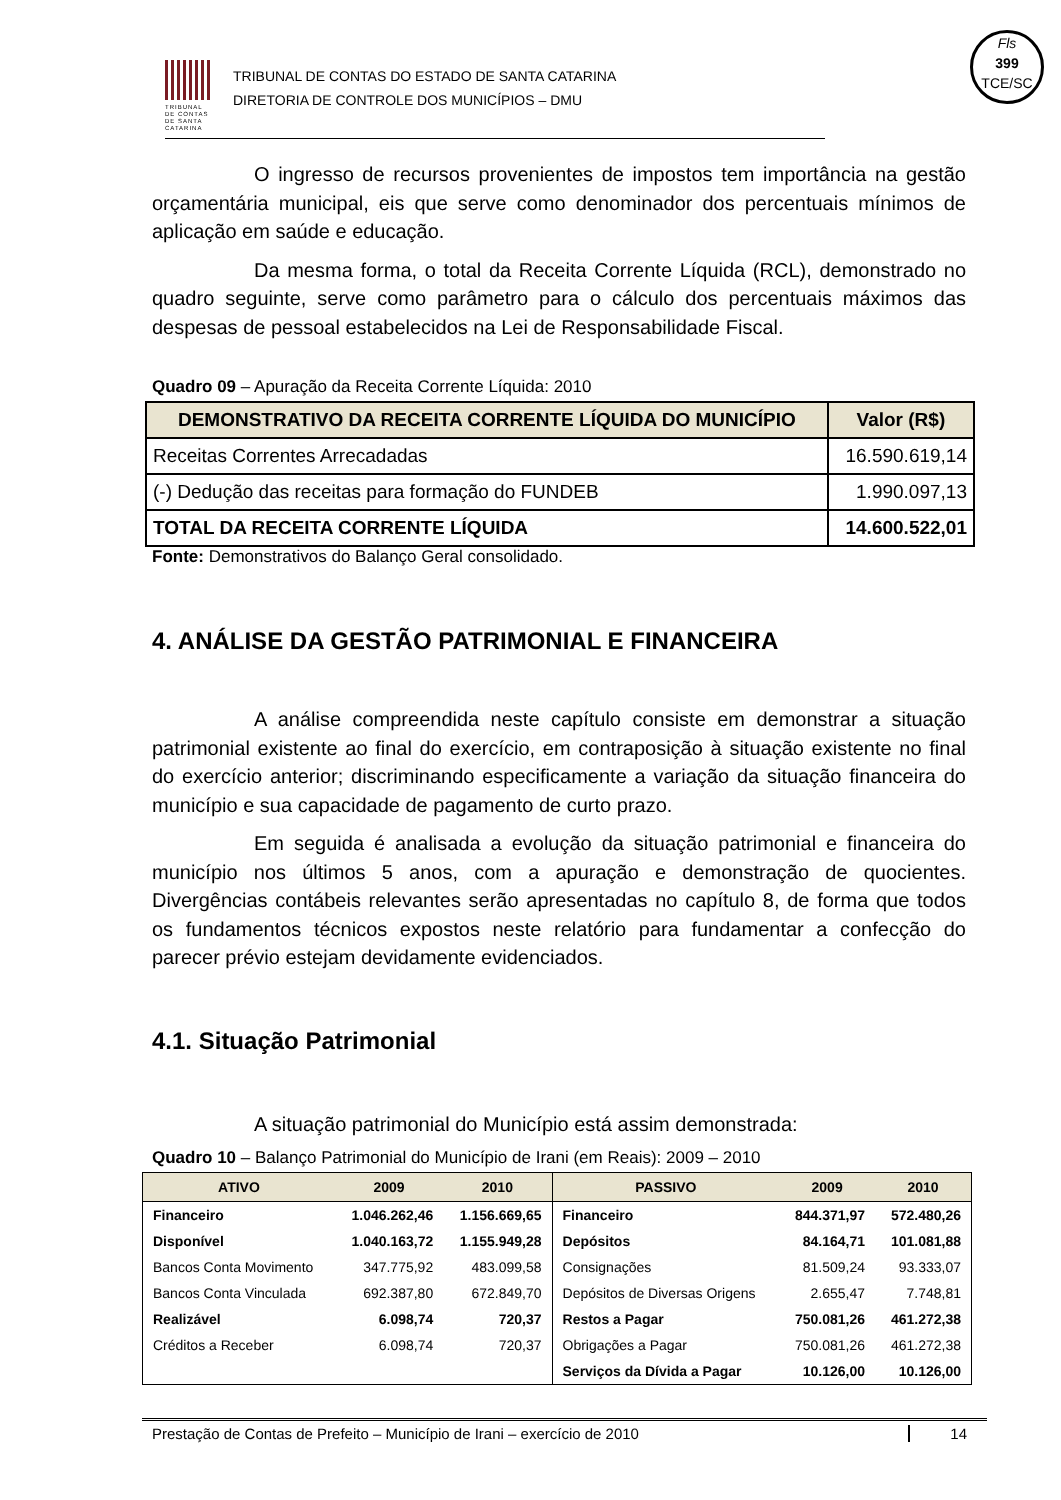TRIBUNAL DE CONTAS DE SANTA CATARINA
TRIBUNAL DE CONTAS DO ESTADO DE SANTA CATARINA
DIRETORIA DE CONTROLE DOS MUNICÍPIOS – DMU
Fls
399
TCE/SC
O ingresso de recursos provenientes de impostos tem importância na gestão orçamentária municipal, eis que serve como denominador dos percentuais mínimos de aplicação em saúde e educação.
Da mesma forma, o total da Receita Corrente Líquida (RCL), demonstrado no quadro seguinte, serve como parâmetro para o cálculo dos percentuais máximos das despesas de pessoal estabelecidos na Lei de Responsabilidade Fiscal.
Quadro 09 – Apuração da Receita Corrente Líquida: 2010
| DEMONSTRATIVO DA RECEITA CORRENTE LÍQUIDA DO MUNICÍPIO | Valor (R$) |
| --- | --- |
| Receitas Correntes Arrecadadas | 16.590.619,14 |
| (-) Dedução das receitas para formação do FUNDEB | 1.990.097,13 |
| TOTAL DA RECEITA CORRENTE LÍQUIDA | 14.600.522,01 |
Fonte: Demonstrativos do Balanço Geral consolidado.
4. ANÁLISE DA GESTÃO PATRIMONIAL E FINANCEIRA
A análise compreendida neste capítulo consiste em demonstrar a situação patrimonial existente ao final do exercício, em contraposição à situação existente no final do exercício anterior; discriminando especificamente a variação da situação financeira do município e sua capacidade de pagamento de curto prazo.
Em seguida é analisada a evolução da situação patrimonial e financeira do município nos últimos 5 anos, com a apuração e demonstração de quocientes. Divergências contábeis relevantes serão apresentadas no capítulo 8, de forma que todos os fundamentos técnicos expostos neste relatório para fundamentar a confecção do parecer prévio estejam devidamente evidenciados.
4.1. Situação Patrimonial
A situação patrimonial do Município está assim demonstrada:
Quadro 10 – Balanço Patrimonial do Município de Irani (em Reais): 2009 – 2010
| ATIVO | 2009 | 2010 | PASSIVO | 2009 | 2010 |
| --- | --- | --- | --- | --- | --- |
| Financeiro | 1.046.262,46 | 1.156.669,65 | Financeiro | 844.371,97 | 572.480,26 |
| Disponível | 1.040.163,72 | 1.155.949,28 | Depósitos | 84.164,71 | 101.081,88 |
| Bancos Conta Movimento | 347.775,92 | 483.099,58 | Consignações | 81.509,24 | 93.333,07 |
| Bancos Conta Vinculada | 692.387,80 | 672.849,70 | Depósitos de Diversas Origens | 2.655,47 | 7.748,81 |
| Realizável | 6.098,74 | 720,37 | Restos a Pagar | 750.081,26 | 461.272,38 |
| Créditos a Receber | 6.098,74 | 720,37 | Obrigações a Pagar | 750.081,26 | 461.272,38 |
| | | | Serviços da Dívida a Pagar | 10.126,00 | 10.126,00 |
Prestação de Contas de Prefeito – Município de Irani – exercício de 2010 14